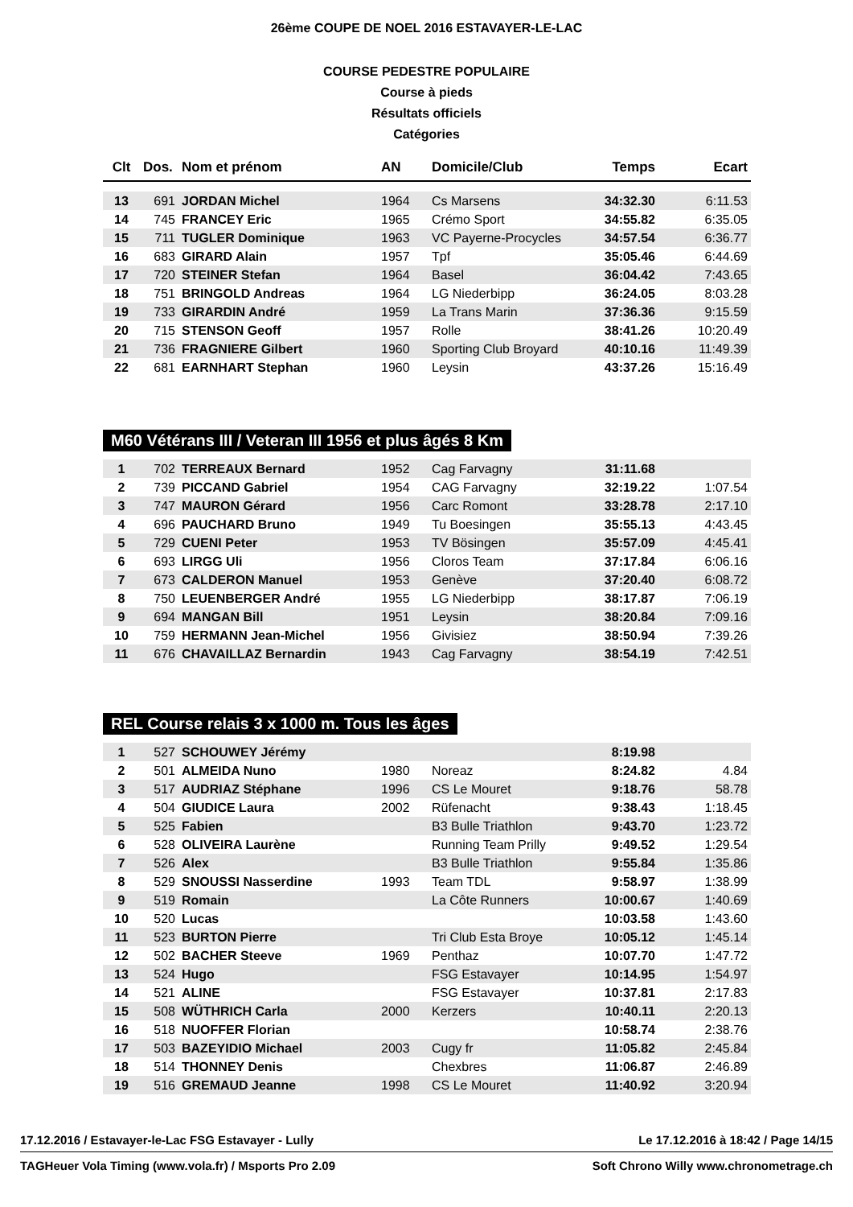26ème COUPE DE NOEL 2016 ESTAVAYER-LE-LAC
COURSE PEDESTRE POPULAIRE
Course à pieds
Résultats officiels
Catégories
| Clt | Dos. | Nom et prénom | AN | Domicile/Club | Temps | Ecart |
| --- | --- | --- | --- | --- | --- | --- |
| 13 | 691 | JORDAN Michel | 1964 | Cs Marsens | 34:32.30 | 6:11.53 |
| 14 | 745 | FRANCEY Eric | 1965 | Crémo Sport | 34:55.82 | 6:35.05 |
| 15 | 711 | TUGLER Dominique | 1963 | VC Payerne-Procycles | 34:57.54 | 6:36.77 |
| 16 | 683 | GIRARD Alain | 1957 | Tpf | 35:05.46 | 6:44.69 |
| 17 | 720 | STEINER Stefan | 1964 | Basel | 36:04.42 | 7:43.65 |
| 18 | 751 | BRINGOLD Andreas | 1964 | LG Niederbipp | 36:24.05 | 8:03.28 |
| 19 | 733 | GIRARDIN André | 1959 | La Trans Marin | 37:36.36 | 9:15.59 |
| 20 | 715 | STENSON Geoff | 1957 | Rolle | 38:41.26 | 10:20.49 |
| 21 | 736 | FRAGNIERE Gilbert | 1960 | Sporting Club Broyard | 40:10.16 | 11:49.39 |
| 22 | 681 | EARNHART Stephan | 1960 | Leysin | 43:37.26 | 15:16.49 |
M60 Vétérans III / Veteran III 1956 et plus âgés 8 Km
| 1 | 702 | TERREAUX Bernard | 1952 | Cag Farvagny | 31:11.68 | |
| 2 | 739 | PICCAND Gabriel | 1954 | CAG Farvagny | 32:19.22 | 1:07.54 |
| 3 | 747 | MAURON Gérard | 1956 | Carc Romont | 33:28.78 | 2:17.10 |
| 4 | 696 | PAUCHARD Bruno | 1949 | Tu Boesingen | 35:55.13 | 4:43.45 |
| 5 | 729 | CUENI Peter | 1953 | TV Bösingen | 35:57.09 | 4:45.41 |
| 6 | 693 | LIRGG Uli | 1956 | Cloros Team | 37:17.84 | 6:06.16 |
| 7 | 673 | CALDERON Manuel | 1953 | Genève | 37:20.40 | 6:08.72 |
| 8 | 750 | LEUENBERGER André | 1955 | LG Niederbipp | 38:17.87 | 7:06.19 |
| 9 | 694 | MANGAN Bill | 1951 | Leysin | 38:20.84 | 7:09.16 |
| 10 | 759 | HERMANN Jean-Michel | 1956 | Givisiez | 38:50.94 | 7:39.26 |
| 11 | 676 | CHAVAILLAZ Bernardin | 1943 | Cag Farvagny | 38:54.19 | 7:42.51 |
REL Course relais 3 x 1000 m. Tous les âges
| 1 | 527 | SCHOUWEY Jérémy | | | 8:19.98 | |
| 2 | 501 | ALMEIDA Nuno | 1980 | Noreaz | 8:24.82 | 4.84 |
| 3 | 517 | AUDRIAZ Stéphane | 1996 | CS Le Mouret | 9:18.76 | 58.78 |
| 4 | 504 | GIUDICE Laura | 2002 | Rüfenacht | 9:38.43 | 1:18.45 |
| 5 | 525 | Fabien | | B3 Bulle Triathlon | 9:43.70 | 1:23.72 |
| 6 | 528 | OLIVEIRA Laurène | | Running Team Prilly | 9:49.52 | 1:29.54 |
| 7 | 526 | Alex | | B3 Bulle Triathlon | 9:55.84 | 1:35.86 |
| 8 | 529 | SNOUSSI Nasserdine | 1993 | Team TDL | 9:58.97 | 1:38.99 |
| 9 | 519 | Romain | | La Côte Runners | 10:00.67 | 1:40.69 |
| 10 | 520 | Lucas | | | 10:03.58 | 1:43.60 |
| 11 | 523 | BURTON Pierre | | Tri Club Esta Broye | 10:05.12 | 1:45.14 |
| 12 | 502 | BACHER Steeve | 1969 | Penthaz | 10:07.70 | 1:47.72 |
| 13 | 524 | Hugo | | FSG Estavayer | 10:14.95 | 1:54.97 |
| 14 | 521 | ALINE | | FSG Estavayer | 10:37.81 | 2:17.83 |
| 15 | 508 | WÜTHRICH Carla | 2000 | Kerzers | 10:40.11 | 2:20.13 |
| 16 | 518 | NUOFFER Florian | | | 10:58.74 | 2:38.76 |
| 17 | 503 | BAZEYIDIO Michael | 2003 | Cugy fr | 11:05.82 | 2:45.84 |
| 18 | 514 | THONNEY Denis | | Chexbres | 11:06.87 | 2:46.89 |
| 19 | 516 | GREMAUD Jeanne | 1998 | CS Le Mouret | 11:40.92 | 3:20.94 |
17.12.2016 / Estavayer-le-Lac FSG Estavayer - Lully Le 17.12.2016 à 18:42 / Page 14/15
TAGHeuer Vola Timing (www.vola.fr) / Msports Pro 2.09 Soft Chrono Willy www.chronometrage.ch